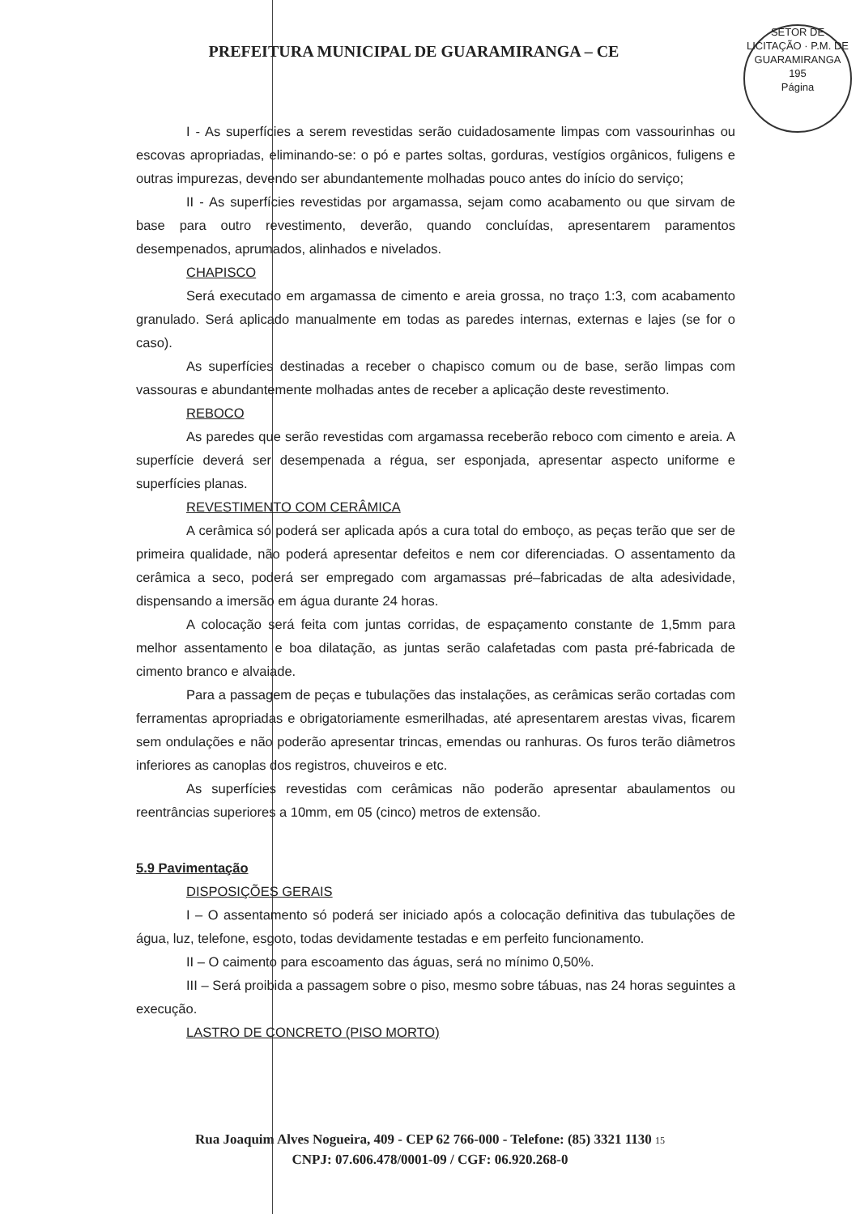PREFEITURA MUNICIPAL DE GUARAMIRANGA – CE
SETOR DE LICITAÇÃO · P.M. DE GUARAMIRANGA
195
Página
I - As superfícies a serem revestidas serão cuidadosamente limpas com vassourinhas ou escovas apropriadas, eliminando-se: o pó e partes soltas, gorduras, vestígios orgânicos, fuligens e outras impurezas, devendo ser abundantemente molhadas pouco antes do início do serviço;
II - As superfícies revestidas por argamassa, sejam como acabamento ou que sirvam de base para outro revestimento, deverão, quando concluídas, apresentarem paramentos desempenados, aprumados, alinhados e nivelados.
CHAPISCO
Será executado em argamassa de cimento e areia grossa, no traço 1:3, com acabamento granulado. Será aplicado manualmente em todas as paredes internas, externas e lajes (se for o caso).
As superfícies destinadas a receber o chapisco comum ou de base, serão limpas com vassouras e abundantemente molhadas antes de receber a aplicação deste revestimento.
REBOCO
As paredes que serão revestidas com argamassa receberão reboco com cimento e areia. A superfície deverá ser desempenada a régua, ser esponjada, apresentar aspecto uniforme e superfícies planas.
REVESTIMENTO COM CERÂMICA
A cerâmica só poderá ser aplicada após a cura total do emboço, as peças terão que ser de primeira qualidade, não poderá apresentar defeitos e nem cor diferenciadas. O assentamento da cerâmica a seco, poderá ser empregado com argamassas pré–fabricadas de alta adesividade, dispensando a imersão em água durante 24 horas.
A colocação será feita com juntas corridas, de espaçamento constante de 1,5mm para melhor assentamento e boa dilatação, as juntas serão calafetadas com pasta pré-fabricada de cimento branco e alvaiade.
Para a passagem de peças e tubulações das instalações, as cerâmicas serão cortadas com ferramentas apropriadas e obrigatoriamente esmerilhadas, até apresentarem arestas vivas, ficarem sem ondulações e não poderão apresentar trincas, emendas ou ranhuras. Os furos terão diâmetros inferiores as canoplas dos registros, chuveiros e etc.
As superfícies revestidas com cerâmicas não poderão apresentar abaulamentos ou reentrâncias superiores a 10mm, em 05 (cinco) metros de extensão.
5.9 Pavimentação
DISPOSIÇÕES GERAIS
I – O assentamento só poderá ser iniciado após a colocação definitiva das tubulações de água, luz, telefone, esgoto, todas devidamente testadas e em perfeito funcionamento.
II – O caimento para escoamento das águas, será no mínimo 0,50%.
III – Será proibida a passagem sobre o piso, mesmo sobre tábuas, nas 24 horas seguintes a execução.
LASTRO DE CONCRETO (PISO MORTO)
Rua Joaquim Alves Nogueira, 409 - CEP 62 766-000 - Telefone: (85) 3321 1130 15
CNPJ: 07.606.478/0001-09 / CGF: 06.920.268-0